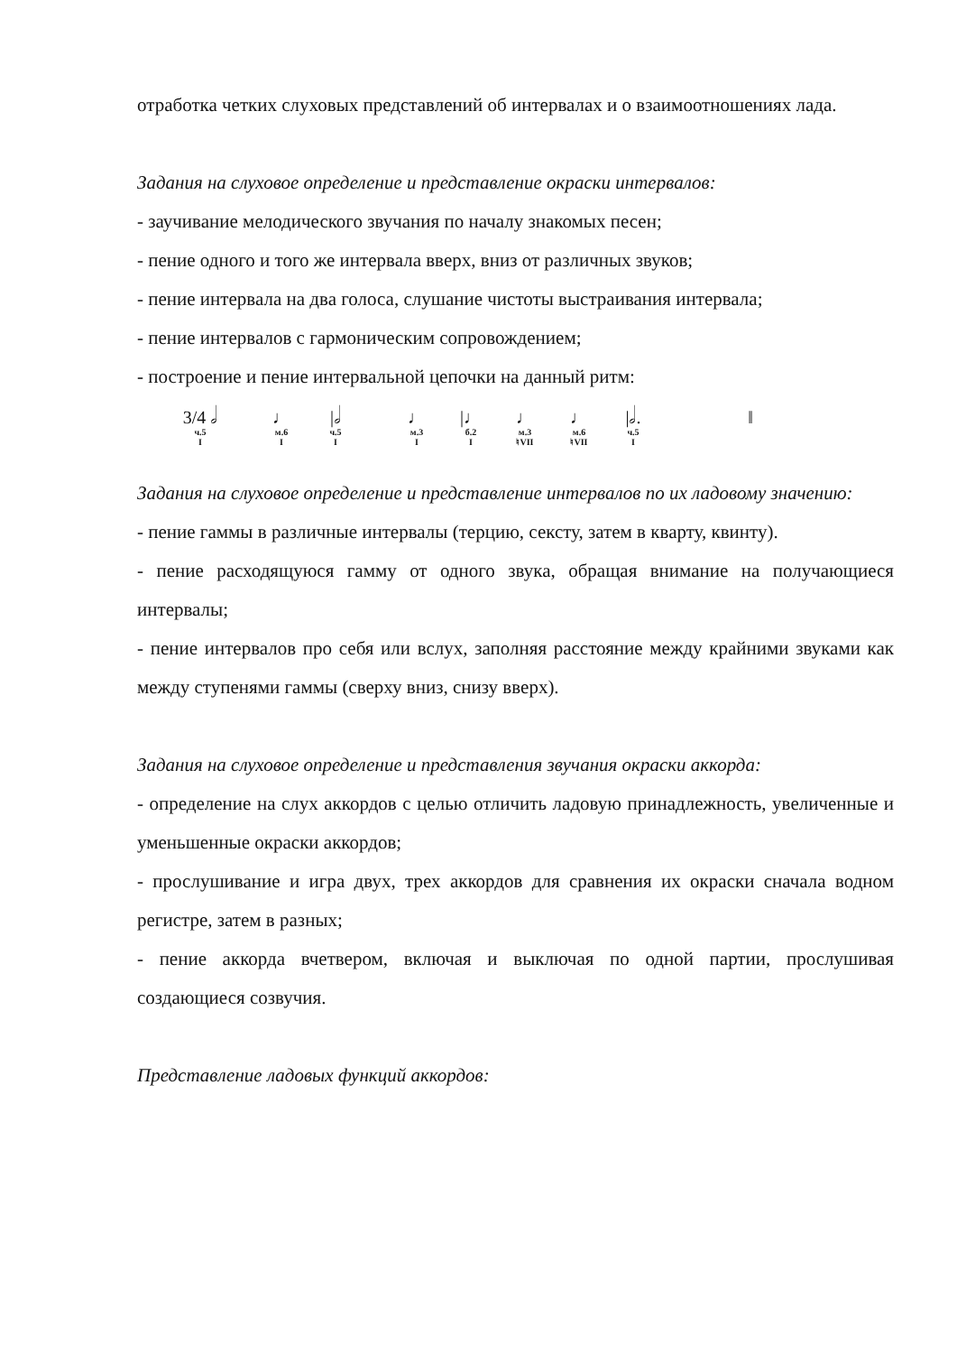отработка четких слуховых представлений об интервалах и о взаимоотношениях лада.
Задания на слуховое определение и представление окраски интервалов:
- заучивание мелодического звучания по началу знакомых песен;
- пение одного и того же интервала вверх, вниз от различных звуков;
- пение интервала на два голоса, слушание чистоты выстраивания интервала;
- пение интервалов с гармоническим сопровождением;
- построение и пение интервальной цепочки на данный ритм:
3/4 𝅗𝅥
ч.5
I
♩
м.6
I
|𝅗𝅥
ч.5
I
♩
м.3
I
|♩
б.2
I
♩
м.3
♮VII
♩
м.6
♮VII
|𝅗𝅥.
ч.5
I
‖
Задания на слуховое определение и представление интервалов по их ладовому значению:
- пение гаммы в различные интервалы (терцию, сексту, затем в кварту, квинту).
- пение расходящуюся гамму от одного звука, обращая внимание на получающиеся интервалы;
- пение интервалов про себя или вслух, заполняя расстояние между крайними звуками как между ступенями гаммы (сверху вниз, снизу вверх).
Задания на слуховое определение и представления звучания окраски аккорда:
- определение на слух аккордов с целью отличить ладовую принадлежность, увеличенные и уменьшенные окраски аккордов;
- прослушивание и игра двух, трех аккордов для сравнения их окраски сначала водном регистре, затем в разных;
- пение аккорда вчетвером, включая и выключая по одной партии, прослушивая создающиеся созвучия.
Представление ладовых функций аккордов: